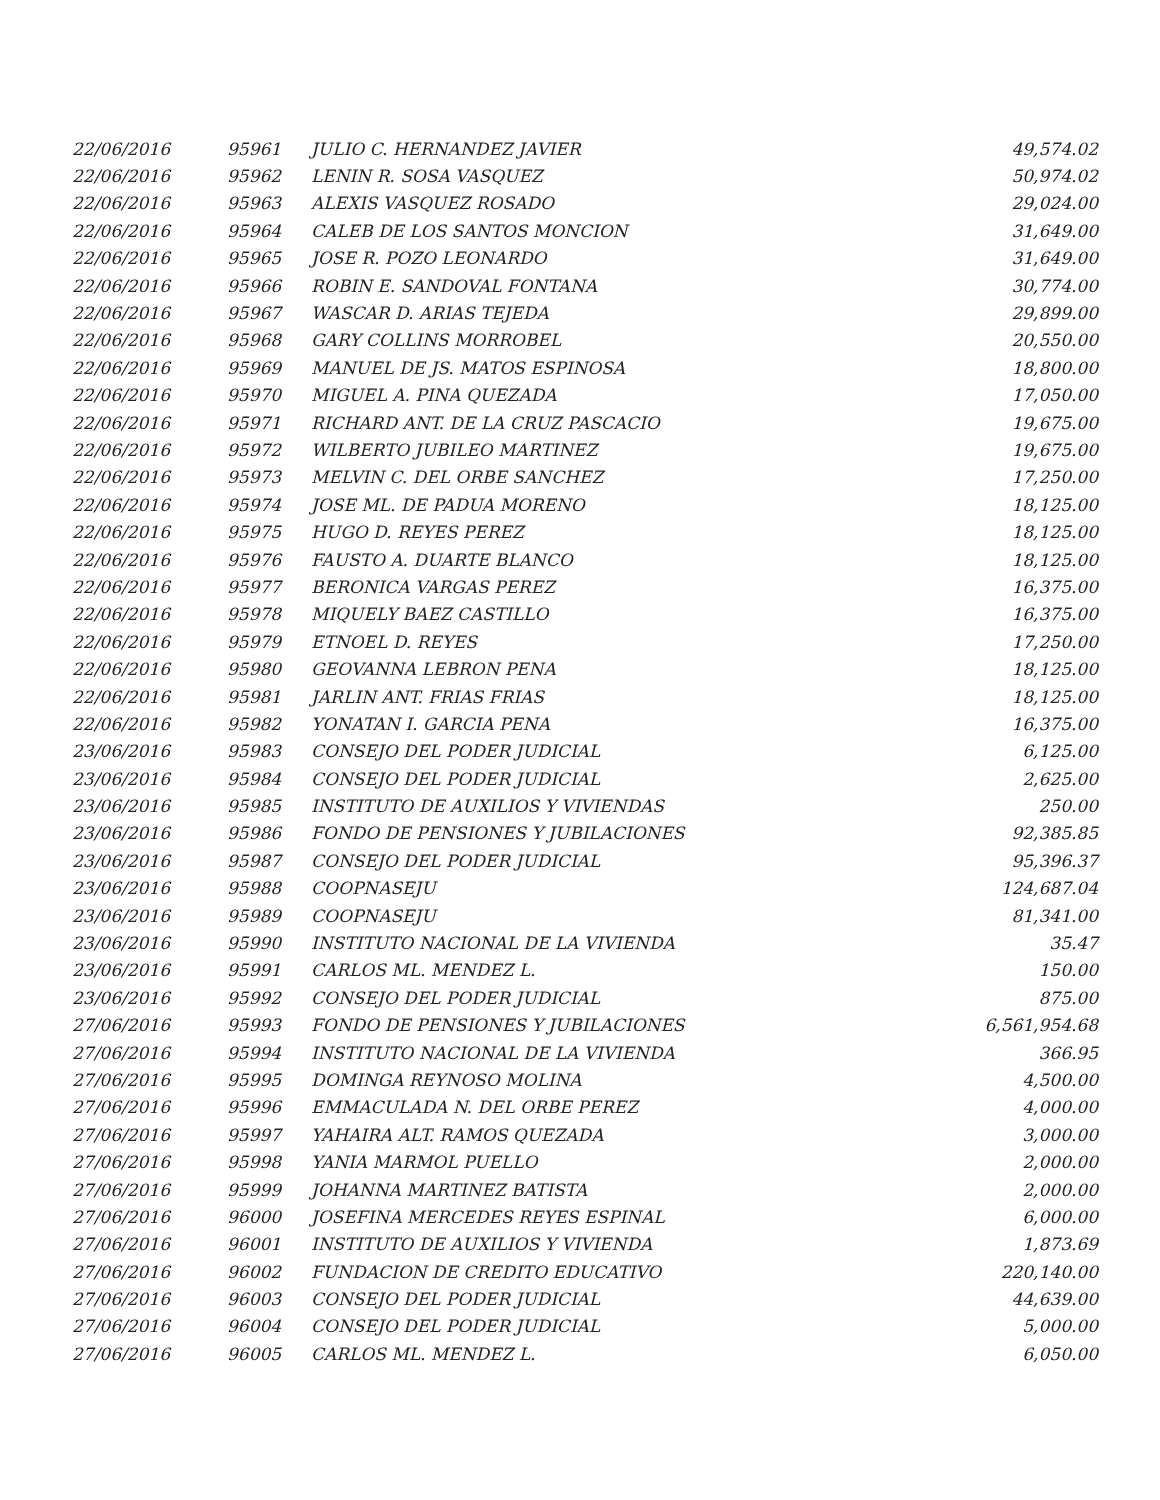| 22/06/2016 | 95961 | JULIO C. HERNANDEZ JAVIER | 49,574.02 |
| 22/06/2016 | 95962 | LENIN R. SOSA VASQUEZ | 50,974.02 |
| 22/06/2016 | 95963 | ALEXIS VASQUEZ ROSADO | 29,024.00 |
| 22/06/2016 | 95964 | CALEB DE LOS SANTOS MONCION | 31,649.00 |
| 22/06/2016 | 95965 | JOSE R. POZO LEONARDO | 31,649.00 |
| 22/06/2016 | 95966 | ROBIN E. SANDOVAL FONTANA | 30,774.00 |
| 22/06/2016 | 95967 | WASCAR D. ARIAS TEJEDA | 29,899.00 |
| 22/06/2016 | 95968 | GARY COLLINS MORROBEL | 20,550.00 |
| 22/06/2016 | 95969 | MANUEL DE JS. MATOS ESPINOSA | 18,800.00 |
| 22/06/2016 | 95970 | MIGUEL A. PINA QUEZADA | 17,050.00 |
| 22/06/2016 | 95971 | RICHARD ANT. DE LA CRUZ PASCACIO | 19,675.00 |
| 22/06/2016 | 95972 | WILBERTO JUBILEO MARTINEZ | 19,675.00 |
| 22/06/2016 | 95973 | MELVIN C. DEL ORBE SANCHEZ | 17,250.00 |
| 22/06/2016 | 95974 | JOSE ML. DE PADUA MORENO | 18,125.00 |
| 22/06/2016 | 95975 | HUGO D. REYES PEREZ | 18,125.00 |
| 22/06/2016 | 95976 | FAUSTO A. DUARTE BLANCO | 18,125.00 |
| 22/06/2016 | 95977 | BERONICA VARGAS PEREZ | 16,375.00 |
| 22/06/2016 | 95978 | MIQUELY BAEZ CASTILLO | 16,375.00 |
| 22/06/2016 | 95979 | ETNOEL D. REYES | 17,250.00 |
| 22/06/2016 | 95980 | GEOVANNA LEBRON PENA | 18,125.00 |
| 22/06/2016 | 95981 | JARLIN ANT. FRIAS FRIAS | 18,125.00 |
| 22/06/2016 | 95982 | YONATAN I. GARCIA PENA | 16,375.00 |
| 23/06/2016 | 95983 | CONSEJO DEL PODER JUDICIAL | 6,125.00 |
| 23/06/2016 | 95984 | CONSEJO DEL PODER JUDICIAL | 2,625.00 |
| 23/06/2016 | 95985 | INSTITUTO DE AUXILIOS Y VIVIENDAS | 250.00 |
| 23/06/2016 | 95986 | FONDO DE PENSIONES Y JUBILACIONES | 92,385.85 |
| 23/06/2016 | 95987 | CONSEJO DEL PODER JUDICIAL | 95,396.37 |
| 23/06/2016 | 95988 | COOPNASEJU | 124,687.04 |
| 23/06/2016 | 95989 | COOPNASEJU | 81,341.00 |
| 23/06/2016 | 95990 | INSTITUTO NACIONAL DE LA VIVIENDA | 35.47 |
| 23/06/2016 | 95991 | CARLOS ML. MENDEZ L. | 150.00 |
| 23/06/2016 | 95992 | CONSEJO DEL PODER JUDICIAL | 875.00 |
| 27/06/2016 | 95993 | FONDO DE PENSIONES Y JUBILACIONES | 6,561,954.68 |
| 27/06/2016 | 95994 | INSTITUTO NACIONAL DE LA VIVIENDA | 366.95 |
| 27/06/2016 | 95995 | DOMINGA REYNOSO MOLINA | 4,500.00 |
| 27/06/2016 | 95996 | EMMACULADA N. DEL ORBE PEREZ | 4,000.00 |
| 27/06/2016 | 95997 | YAHAIRA ALT. RAMOS QUEZADA | 3,000.00 |
| 27/06/2016 | 95998 | YANIA MARMOL PUELLO | 2,000.00 |
| 27/06/2016 | 95999 | JOHANNA MARTINEZ BATISTA | 2,000.00 |
| 27/06/2016 | 96000 | JOSEFINA MERCEDES REYES ESPINAL | 6,000.00 |
| 27/06/2016 | 96001 | INSTITUTO DE AUXILIOS Y VIVIENDA | 1,873.69 |
| 27/06/2016 | 96002 | FUNDACION DE CREDITO EDUCATIVO | 220,140.00 |
| 27/06/2016 | 96003 | CONSEJO DEL PODER JUDICIAL | 44,639.00 |
| 27/06/2016 | 96004 | CONSEJO DEL PODER JUDICIAL | 5,000.00 |
| 27/06/2016 | 96005 | CARLOS ML. MENDEZ L. | 6,050.00 |